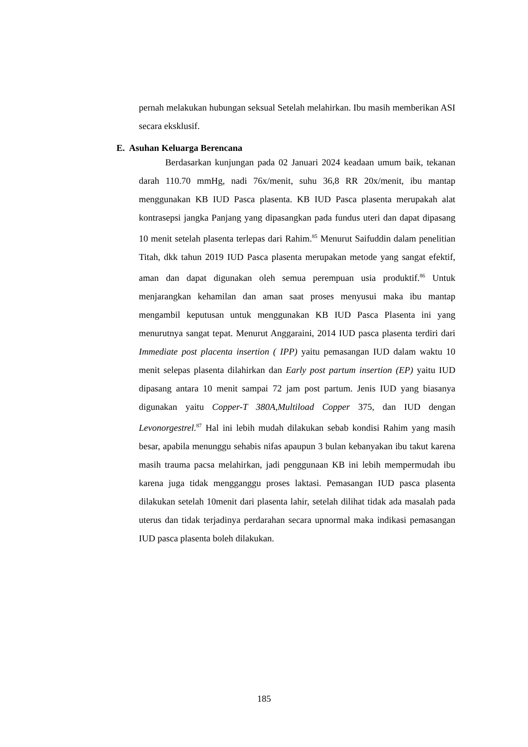pernah melakukan hubungan seksual Setelah melahirkan. Ibu masih memberikan ASI secara eksklusif.
E. Asuhan Keluarga Berencana
Berdasarkan kunjungan pada 02 Januari 2024 keadaan umum baik, tekanan darah 110.70 mmHg, nadi 76x/menit, suhu 36,8 RR 20x/menit, ibu mantap menggunakan KB IUD Pasca plasenta. KB IUD Pasca plasenta merupakah alat kontrasepsi jangka Panjang yang dipasangkan pada fundus uteri dan dapat dipasang 10 menit setelah plasenta terlepas dari Rahim.<sup>85</sup> Menurut Saifuddin dalam penelitian Titah, dkk tahun 2019 IUD Pasca plasenta merupakan metode yang sangat efektif, aman dan dapat digunakan oleh semua perempuan usia produktif.<sup>86</sup> Untuk menjarangkan kehamilan dan aman saat proses menyusui maka ibu mantap mengambil keputusan untuk menggunakan KB IUD Pasca Plasenta ini yang menurutnya sangat tepat. Menurut Anggaraini, 2014 IUD pasca plasenta terdiri dari Immediate post placenta insertion ( IPP) yaitu pemasangan IUD dalam waktu 10 menit selepas plasenta dilahirkan dan Early post partum insertion (EP) yaitu IUD dipasang antara 10 menit sampai 72 jam post partum. Jenis IUD yang biasanya digunakan yaitu Copper-T 380A,Multiload Copper 375, dan IUD dengan Levonorgestrel.<sup>87</sup> Hal ini lebih mudah dilakukan sebab kondisi Rahim yang masih besar, apabila menunggu sehabis nifas apaupun 3 bulan kebanyakan ibu takut karena masih trauma pacsa melahirkan, jadi penggunaan KB ini lebih mempermudah ibu karena juga tidak mengganggu proses laktasi. Pemasangan IUD pasca plasenta dilakukan setelah 10menit dari plasenta lahir, setelah dilihat tidak ada masalah pada uterus dan tidak terjadinya perdarahan secara upnormal maka indikasi pemasangan IUD pasca plasenta boleh dilakukan.
185